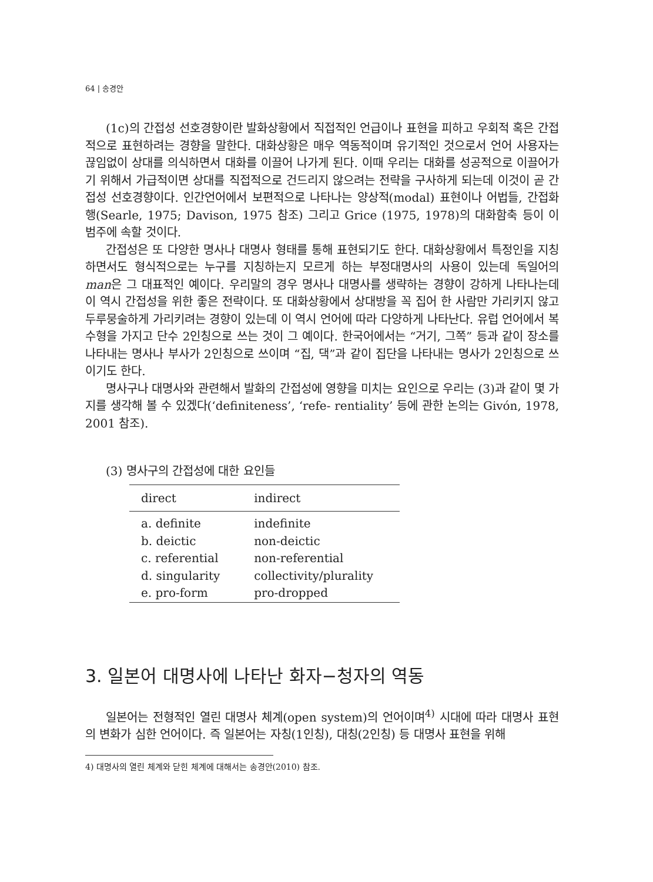64 | 송경안
(1c)의 간접성 선호경향이란 발화상황에서 직접적인 언급이나 표현을 피하고 우회적 혹은 간접적으로 표현하려는 경향을 말한다. 대화상황은 매우 역동적이며 유기적인 것으로서 언어 사용자는 끊임없이 상대를 의식하면서 대화를 이끌어 나가게 된다. 이때 우리는 대화를 성공적으로 이끌어가기 위해서 가급적이면 상대를 직접적으로 건드리지 않으려는 전략을 구사하게 되는데 이것이 곧 간접성 선호경향이다. 인간언어에서 보편적으로 나타나는 양상적(modal) 표현이나 어법들, 간접화행(Searle, 1975; Davison, 1975 참조) 그리고 Grice (1975, 1978)의 대화함축 등이 이 범주에 속할 것이다.
간접성은 또 다양한 명사나 대명사 형태를 통해 표현되기도 한다. 대화상황에서 특정인을 지칭하면서도 형식적으로는 누구를 지칭하는지 모르게 하는 부정대명사의 사용이 있는데 독일어의 man은 그 대표적인 예이다. 우리말의 경우 명사나 대명사를 생략하는 경향이 강하게 나타나는데 이 역시 간접성을 위한 좋은 전략이다. 또 대화상황에서 상대방을 꼭 집어 한 사람만 가리키지 않고 두루뭉술하게 가리키려는 경향이 있는데 이 역시 언어에 따라 다양하게 나타난다. 유럽 언어에서 복수형을 가지고 단수 2인칭으로 쓰는 것이 그 예이다. 한국어에서는 “거기, 그쪽” 등과 같이 장소를 나타내는 명사나 부사가 2인칭으로 쓰이며 “집, 댁”과 같이 집단을 나타내는 명사가 2인칭으로 쓰이기도 한다.
명사구나 대명사와 관련해서 발화의 간접성에 영향을 미치는 요인으로 우리는 (3)과 같이 몇 가지를 생각해 볼 수 있겠다(‘definiteness’, ‘refe- rentiality’ 등에 관한 논의는 Givón, 1978, 2001 참조).
(3) 명사구의 간접성에 대한 요인들
| direct | indirect |
| --- | --- |
| a. definite | indefinite |
| b. deictic | non-deictic |
| c. referential | non-referential |
| d. singularity | collectivity/plurality |
| e. pro-form | pro-dropped |
3. 일본어 대명사에 나타난 화자−청자의 역동
일본어는 전형적인 열린 대명사 체계(open system)의 언어이며<sup>4)</sup> 시대에 따라 대명사 표현의 변화가 심한 언어이다. 즉 일본어는 자칭(1인칭), 대칭(2인칭) 등 대명사 표현을 위해
4) 대명사의 열린 체계와 닫힌 체계에 대해서는 송경안(2010) 참조.